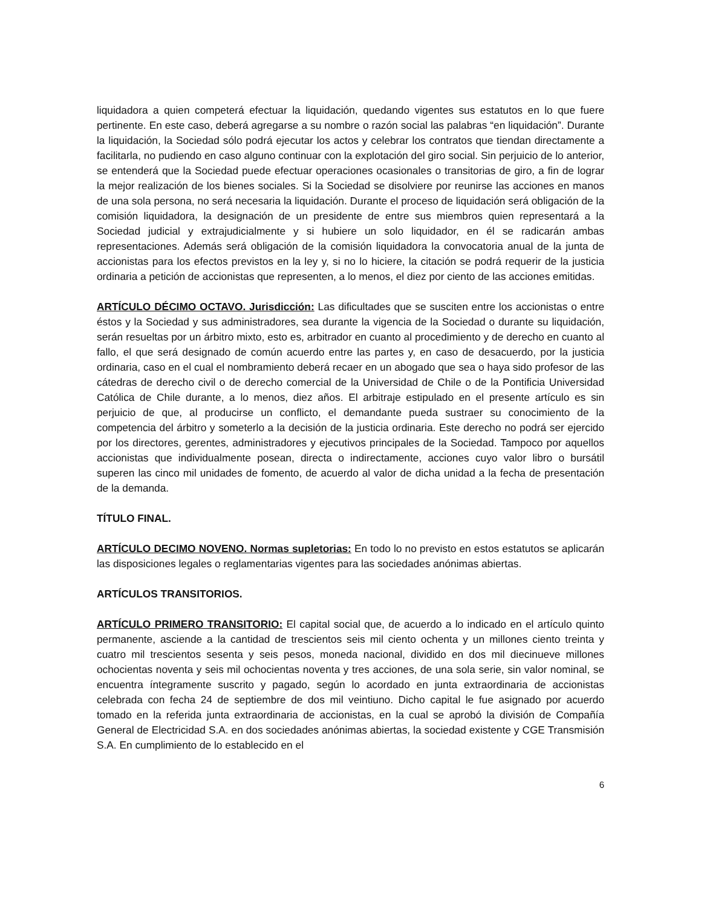liquidadora a quien competerá efectuar la liquidación, quedando vigentes sus estatutos en lo que fuere pertinente. En este caso, deberá agregarse a su nombre o razón social las palabras “en liquidación”. Durante la liquidación, la Sociedad sólo podrá ejecutar los actos y celebrar los contratos que tiendan directamente a facilitarla, no pudiendo en caso alguno continuar con la explotación del giro social. Sin perjuicio de lo anterior, se entenderá que la Sociedad puede efectuar operaciones ocasionales o transitorias de giro, a fin de lograr la mejor realización de los bienes sociales. Si la Sociedad se disolviere por reunirse las acciones en manos de una sola persona, no será necesaria la liquidación. Durante el proceso de liquidación será obligación de la comisión liquidadora, la designación de un presidente de entre sus miembros quien representará a la Sociedad judicial y extrajudicialmente y si hubiere un solo liquidador, en él se radicarán ambas representaciones. Además será obligación de la comisión liquidadora la convocatoria anual de la junta de accionistas para los efectos previstos en la ley y, si no lo hiciere, la citación se podrá requerir de la justicia ordinaria a petición de accionistas que representen, a lo menos, el diez por ciento de las acciones emitidas.
ARTÍCULO DÉCIMO OCTAVO. Jurisdicción: Las dificultades que se susciten entre los accionistas o entre éstos y la Sociedad y sus administradores, sea durante la vigencia de la Sociedad o durante su liquidación, serán resueltas por un árbitro mixto, esto es, arbitrador en cuanto al procedimiento y de derecho en cuanto al fallo, el que será designado de común acuerdo entre las partes y, en caso de desacuerdo, por la justicia ordinaria, caso en el cual el nombramiento deberá recaer en un abogado que sea o haya sido profesor de las cátedras de derecho civil o de derecho comercial de la Universidad de Chile o de la Pontificia Universidad Católica de Chile durante, a lo menos, diez años. El arbitraje estipulado en el presente artículo es sin perjuicio de que, al producirse un conflicto, el demandante pueda sustraer su conocimiento de la competencia del árbitro y someterlo a la decisión de la justicia ordinaria. Este derecho no podrá ser ejercido por los directores, gerentes, administradores y ejecutivos principales de la Sociedad. Tampoco por aquellos accionistas que individualmente posean, directa o indirectamente, acciones cuyo valor libro o bursátil superen las cinco mil unidades de fomento, de acuerdo al valor de dicha unidad a la fecha de presentación de la demanda.
TÍTULO FINAL.
ARTÍCULO DECIMO NOVENO. Normas supletorias: En todo lo no previsto en estos estatutos se aplicarán las disposiciones legales o reglamentarias vigentes para las sociedades anónimas abiertas.
ARTÍCULOS TRANSITORIOS.
ARTÍCULO PRIMERO TRANSITORIO: El capital social que, de acuerdo a lo indicado en el artículo quinto permanente, asciende a la cantidad de trescientos seis mil ciento ochenta y un millones ciento treinta y cuatro mil trescientos sesenta y seis pesos, moneda nacional, dividido en dos mil diecinueve millones ochocientas noventa y seis mil ochocientas noventa y tres acciones, de una sola serie, sin valor nominal, se encuentra íntegramente suscrito y pagado, según lo acordado en junta extraordinaria de accionistas celebrada con fecha 24 de septiembre de dos mil veintiuno. Dicho capital le fue asignado por acuerdo tomado en la referida junta extraordinaria de accionistas, en la cual se aprobó la división de Compañía General de Electricidad S.A. en dos sociedades anónimas abiertas, la sociedad existente y CGE Transmisión S.A. En cumplimiento de lo establecido en el
6